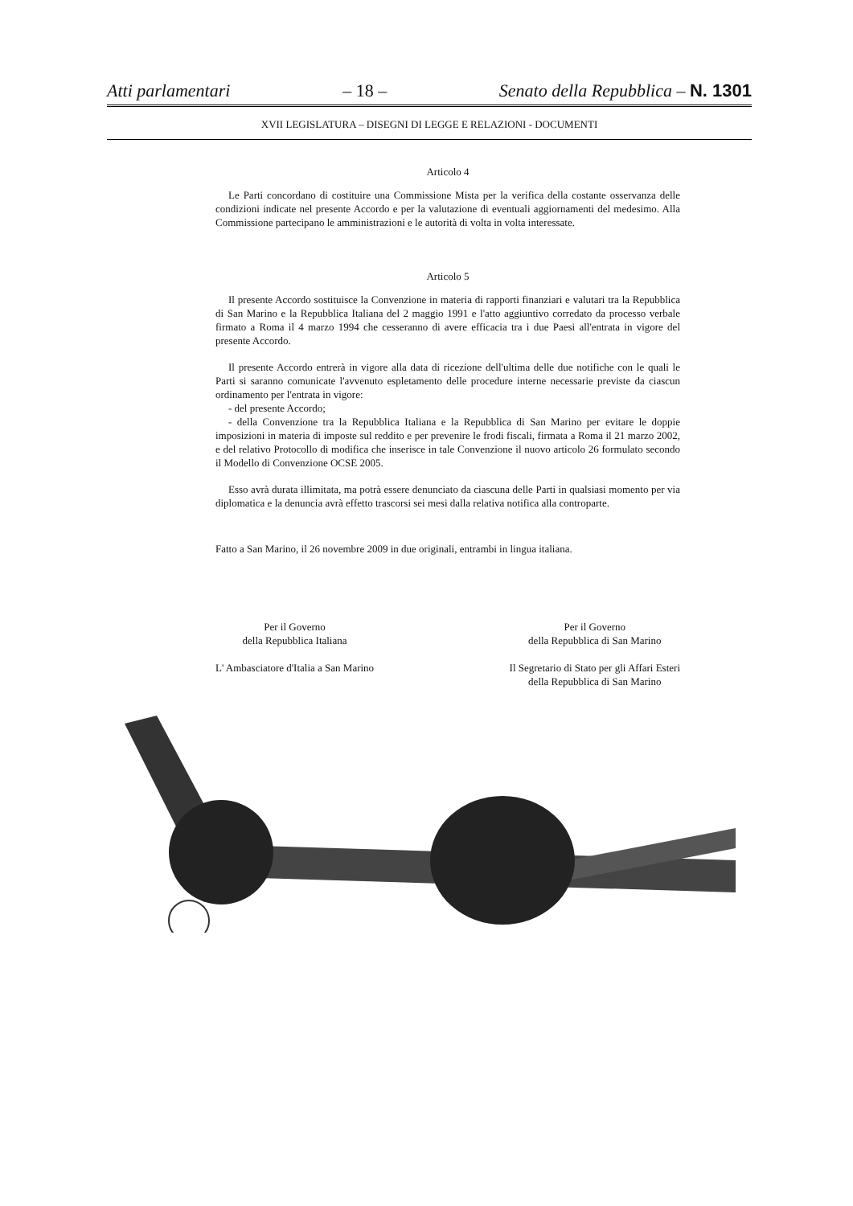Atti parlamentari – 18 – Senato della Repubblica – N. 1301
XVII LEGISLATURA – DISEGNI DI LEGGE E RELAZIONI - DOCUMENTI
Articolo 4
Le Parti concordano di costituire una Commissione Mista per la verifica della costante osservanza delle condizioni indicate nel presente Accordo e per la valutazione di eventuali aggiornamenti del medesimo. Alla Commissione partecipano le amministrazioni e le autorità di volta in volta interessate.
Articolo 5
Il presente Accordo sostituisce la Convenzione in materia di rapporti finanziari e valutari tra la Repubblica di San Marino e la Repubblica Italiana del 2 maggio 1991 e l'atto aggiuntivo corredato da processo verbale firmato a Roma il 4 marzo 1994 che cesseranno di avere efficacia tra i due Paesi all'entrata in vigore del presente Accordo.
Il presente Accordo entrerà in vigore alla data di ricezione dell'ultima delle due notifiche con le quali le Parti si saranno comunicate l'avvenuto espletamento delle procedure interne necessarie previste da ciascun ordinamento per l'entrata in vigore:
- del presente Accordo;
- della Convenzione tra la Repubblica Italiana e la Repubblica di San Marino per evitare le doppie imposizioni in materia di imposte sul reddito e per prevenire le frodi fiscali, firmata a Roma il 21 marzo 2002, e del relativo Protocollo di modifica che inserisce in tale Convenzione il nuovo articolo 26 formulato secondo il Modello di Convenzione OCSE 2005.
Esso avrà durata illimitata, ma potrà essere denunciato da ciascuna delle Parti in qualsiasi momento per via diplomatica e la denuncia avrà effetto trascorsi sei mesi dalla relativa notifica alla controparte.
Fatto a San Marino, il 26 novembre 2009 in due originali, entrambi in lingua italiana.
Per il Governo
della Repubblica Italiana
L' Ambasciatore d'Italia a San Marino
Per il Governo
della Repubblica di San Marino
Il Segretario di Stato per gli Affari Esteri
della Repubblica di San Marino